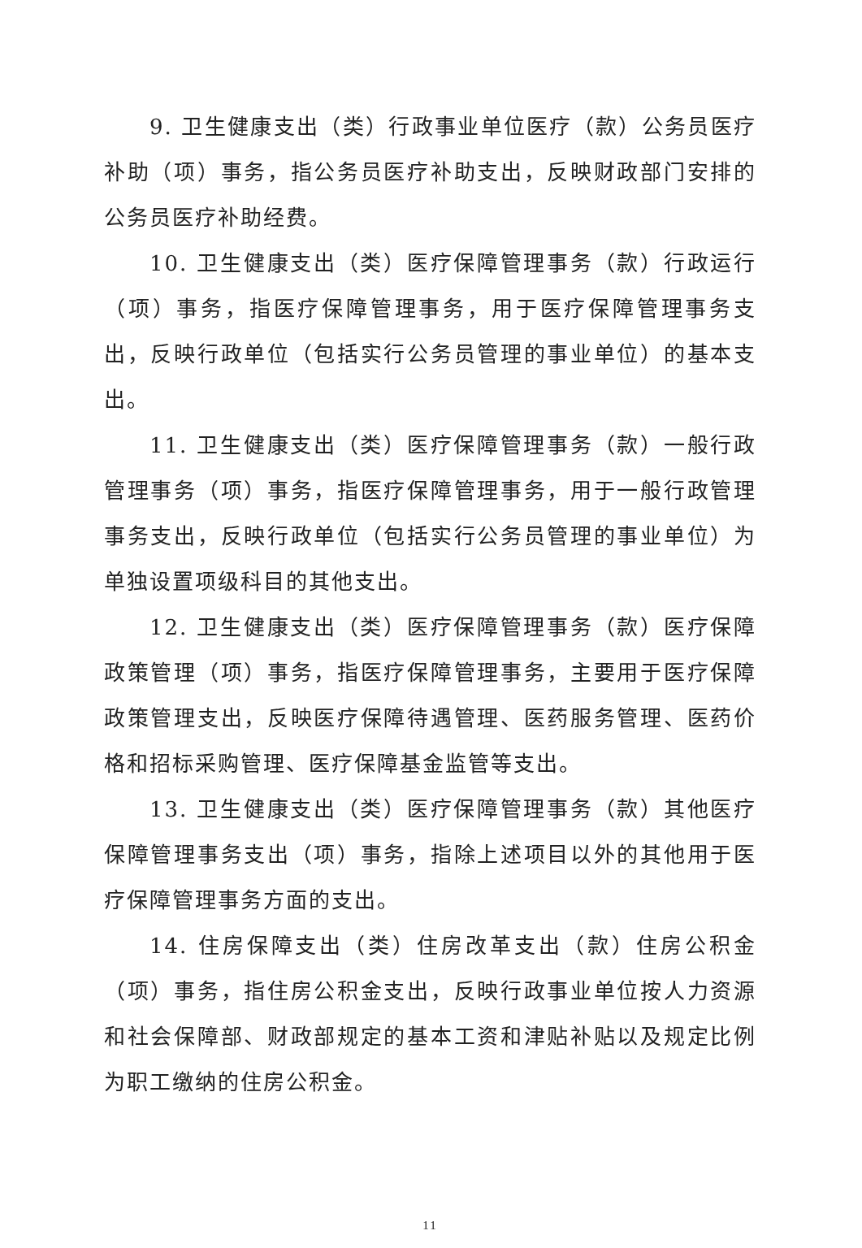9. 卫生健康支出（类）行政事业单位医疗（款）公务员医疗补助（项）事务，指公务员医疗补助支出，反映财政部门安排的公务员医疗补助经费。
10. 卫生健康支出（类）医疗保障管理事务（款）行政运行（项）事务，指医疗保障管理事务，用于医疗保障管理事务支出，反映行政单位（包括实行公务员管理的事业单位）的基本支出。
11. 卫生健康支出（类）医疗保障管理事务（款）一般行政管理事务（项）事务，指医疗保障管理事务，用于一般行政管理事务支出，反映行政单位（包括实行公务员管理的事业单位）为单独设置项级科目的其他支出。
12. 卫生健康支出（类）医疗保障管理事务（款）医疗保障政策管理（项）事务，指医疗保障管理事务，主要用于医疗保障政策管理支出，反映医疗保障待遇管理、医药服务管理、医药价格和招标采购管理、医疗保障基金监管等支出。
13. 卫生健康支出（类）医疗保障管理事务（款）其他医疗保障管理事务支出（项）事务，指除上述项目以外的其他用于医疗保障管理事务方面的支出。
14. 住房保障支出（类）住房改革支出（款）住房公积金（项）事务，指住房公积金支出，反映行政事业单位按人力资源和社会保障部、财政部规定的基本工资和津贴补贴以及规定比例为职工缴纳的住房公积金。
11